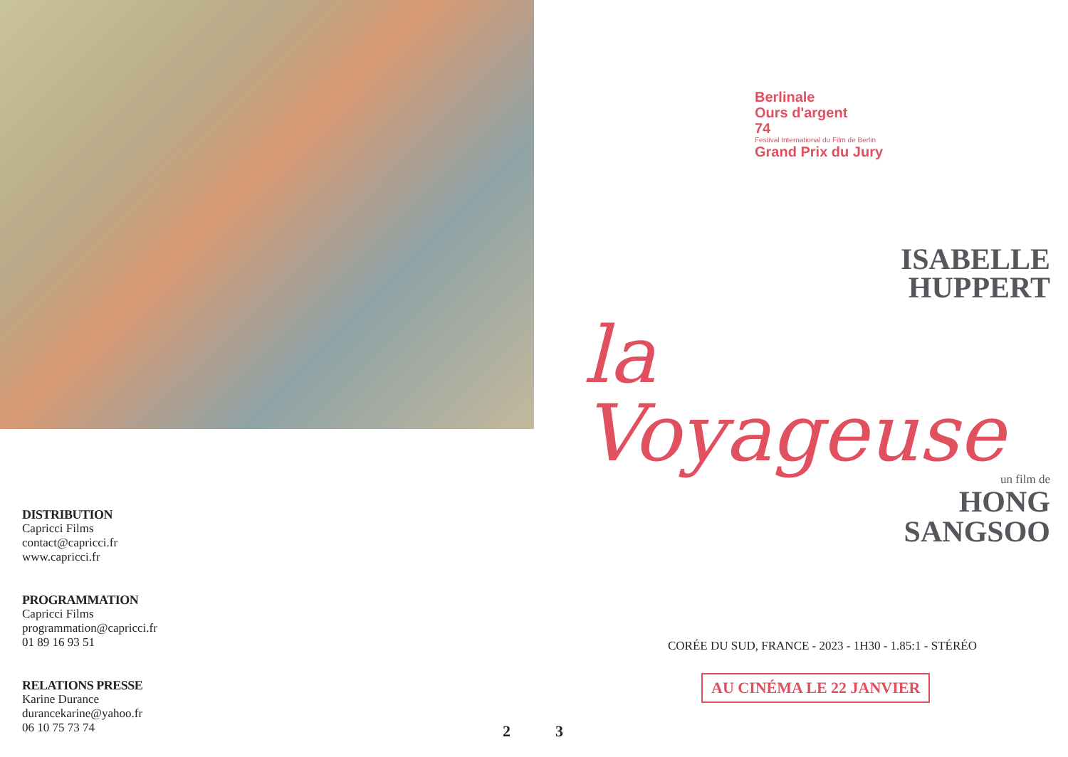DISTRIBUTION
Capricci Films
contact@capricci.fr
www.capricci.fr
PROGRAMMATION
Capricci Films
programmation@capricci.fr
01 89 16 93 51
RELATIONS PRESSE
Karine Durance
durancekarine@yahoo.fr
06 10 75 73 74
2
3
Berlinale
Ours d'argent
74
Festival International du Film de Berlin
Grand Prix du Jury
ISABELLE
HUPPERT
la Voyageuse
un film de
HONG
SANGSOO
CORÉE DU SUD, FRANCE - 2023 - 1H30 - 1.85:1 - STÉRÉO
AU CINÉMA LE 22 JANVIER